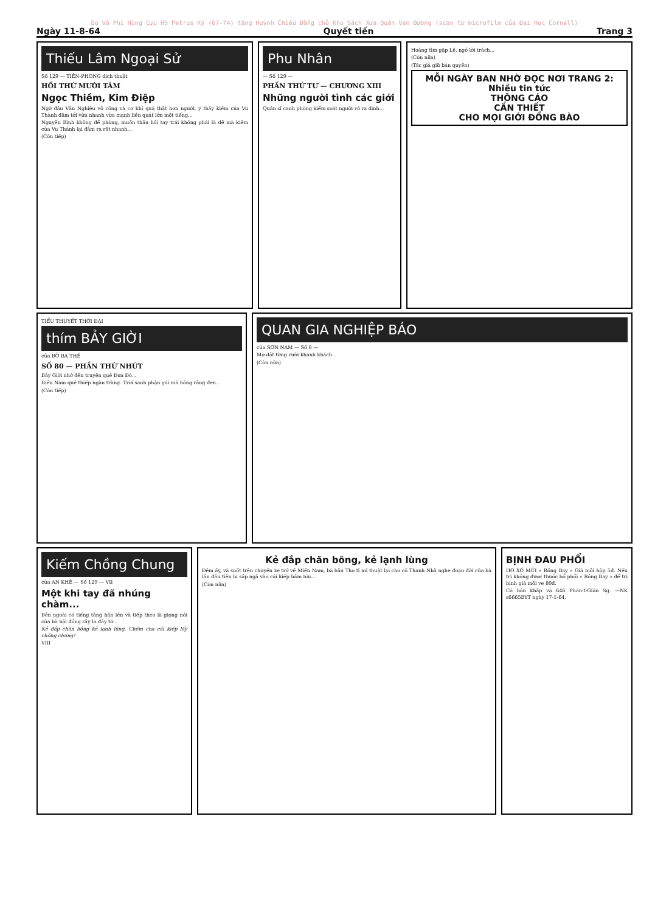Do Võ Phi Hùng Cựu HS Petrus Ký (67-74) tặng Huỳnh Chiếu Đẳng chủ Kho Sách Xưa Quán Ven Đường (scan từ microfilm của Đại Học Cornell)
Ngày 11-8-64 Quyết tiến Trang 3
Thiếu Lâm Ngoại Sử
Số 129 — TIỀN-PHONG dịch thuật
HỒI THỨ MƯỜI TÁM
Ngọc Thiềm, Kim Điệp
Ngờ đâu Văn Nghiêu võ công và cơ khí quả thật hơn người, y thấy kiếm của Vu Thành đâm tới vừa nhanh vừa mạnh liền quát lớn một tiếng...
Nguyễn Bình không để phòng, muốn thâu hồi tay trái không phải là dễ mà kiếm của Vu Thành lại đâm ra rất nhanh...
(Còn tiếp)
Phu Nhân
— Số 129 —
PHẦN THỨ TƯ — CHƯƠNG XIII
Những người tình các giới
Quân sĩ canh phòng kiểm soát người vô ra dinh...
Hoàng tìm gặp Lệ, ngỏ lời trách...
(Còn nữa)
(Tác giả giữ bản quyền)
MỖI NGÀY BAN NHỜ ĐỌC NƠI TRANG 2:
Nhiều tin tức
THÔNG CÁO
CẦN THIẾT
CHO MỌI GIỚI ĐỒNG BÀO
TIỂU THUYẾT THỜI ĐẠI
thím BẢY GIỜI
của BỞ BA THẾ
SỐ 80 — PHẦN THỨ NHỨT
Bảy Giời nhớ đến truyện quê Đưa Đò...
Biển Nam quê thiếp ngàn trùng. Trời sanh phận gái má hồng rằng đen...
(Còn tiếp)
QUAN GIA NGHIỆP BÁO
của SƠN NAM — Số 8 —
Mợ dắt từng cười khanh khách...
(Còn nữa)
Kiếm Chồng Chung
của AN KHÊ — Số 129 — VII
Một khi tay đã nhúng chàm...
Bên ngoài có tiếng tằng hắn lên và tiếp theo là giọng nói của bà hội đồng rầy la đầy tớ...
Kẻ đắp chăn bông kẻ lạnh lùng, Chém cha cái kiếp lấy chồng chung!
VIII
Kẻ đắp chăn bông, kẻ lạnh lùng
Đêm ấy, và suốt trên chuyến xe trở về Miền Nam, bà bầu Thọ tỉ mỉ thuật lại cho cô Thanh Nhã nghe đoạn đời của bà lần đầu tiên bị sắp ngã vào cái kiếp hầm hiu...
(Còn nữa)
BỊNH ĐAU PHỔI
HO XÓ MŨI « Rồng Bay » Giá mỗi hộp 5đ. Nếu trị không được thuốc bổ phổi « Rồng Bay » để trị bịnh giá mỗi ve 80đ.
Có bán khắp và 646 Phan-t-Giản Sg. —NK s6665BYT ngày 17-1-64.